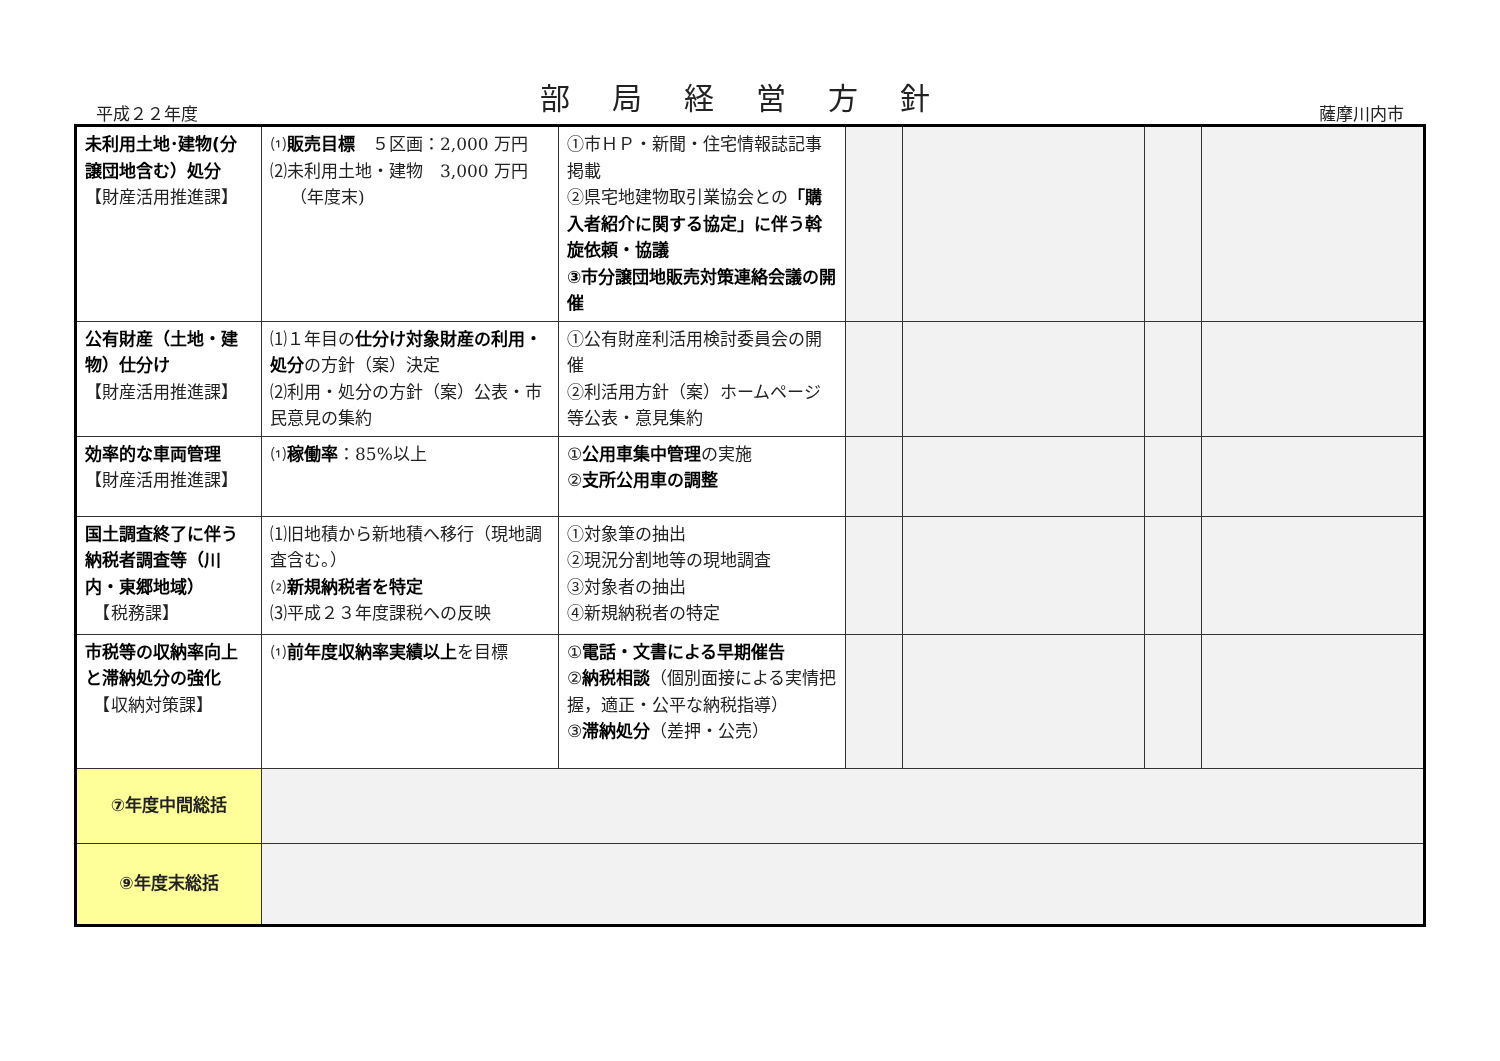平成２２年度
部局経営方針
薩摩川内市
| 未利用土地･建物(分譲団地含む）処分 【財産活用推進課】 | ⑴ 販売目標 ５区画：2,000 万円 ⑵未利用土地・建物 3,000 万円 （年度末) | ①市ＨＰ・新聞・住宅情報誌記事掲載 ②県宅地建物取引業協会との 「購入者紹介に関する協定」に伴う斡旋依頼・協議 ③市分譲団地販売対策連絡会議の開催 | | | | |
| 公有財産（土地・建物）仕分け 【財産活用推進課】 | ⑴１年目の 仕分け対象財産の利用・処分 の方針（案）決定 ⑵利用・処分の方針（案）公表・市民意見の集約 | ①公有財産利活用検討委員会の開催 ②利活用方針（案）ホームページ等公表・意見集約 | | | | |
| 効率的な車両管理 【財産活用推進課】 | ⑴ 稼働率 ：85%以上 | ① 公用車集中管理 の実施 ② 支所公用車の調整 | | | | |
| 国土調査終了に伴う納税者調査等（川内・東郷地域） 【税務課】 | ⑴旧地積から新地積へ移行（現地調査含む。） ⑵ 新規納税者を特定 ⑶平成２３年度課税への反映 | ①対象筆の抽出 ②現況分割地等の現地調査 ③対象者の抽出 ④新規納税者の特定 | | | | |
| 市税等の収納率向上と滞納処分の強化 【収納対策課】 | ⑴ 前年度収納率実績以上 を目標 | ① 電話・文書による早期催告 ② 納税相談 （個別面接による実情把握，適正・公平な納税指導） ③ 滞納処分 （差押・公売） | | | | |
| ⑦年度中間総括 | | | | | | |
| ⑨年度末総括 | | | | | | |